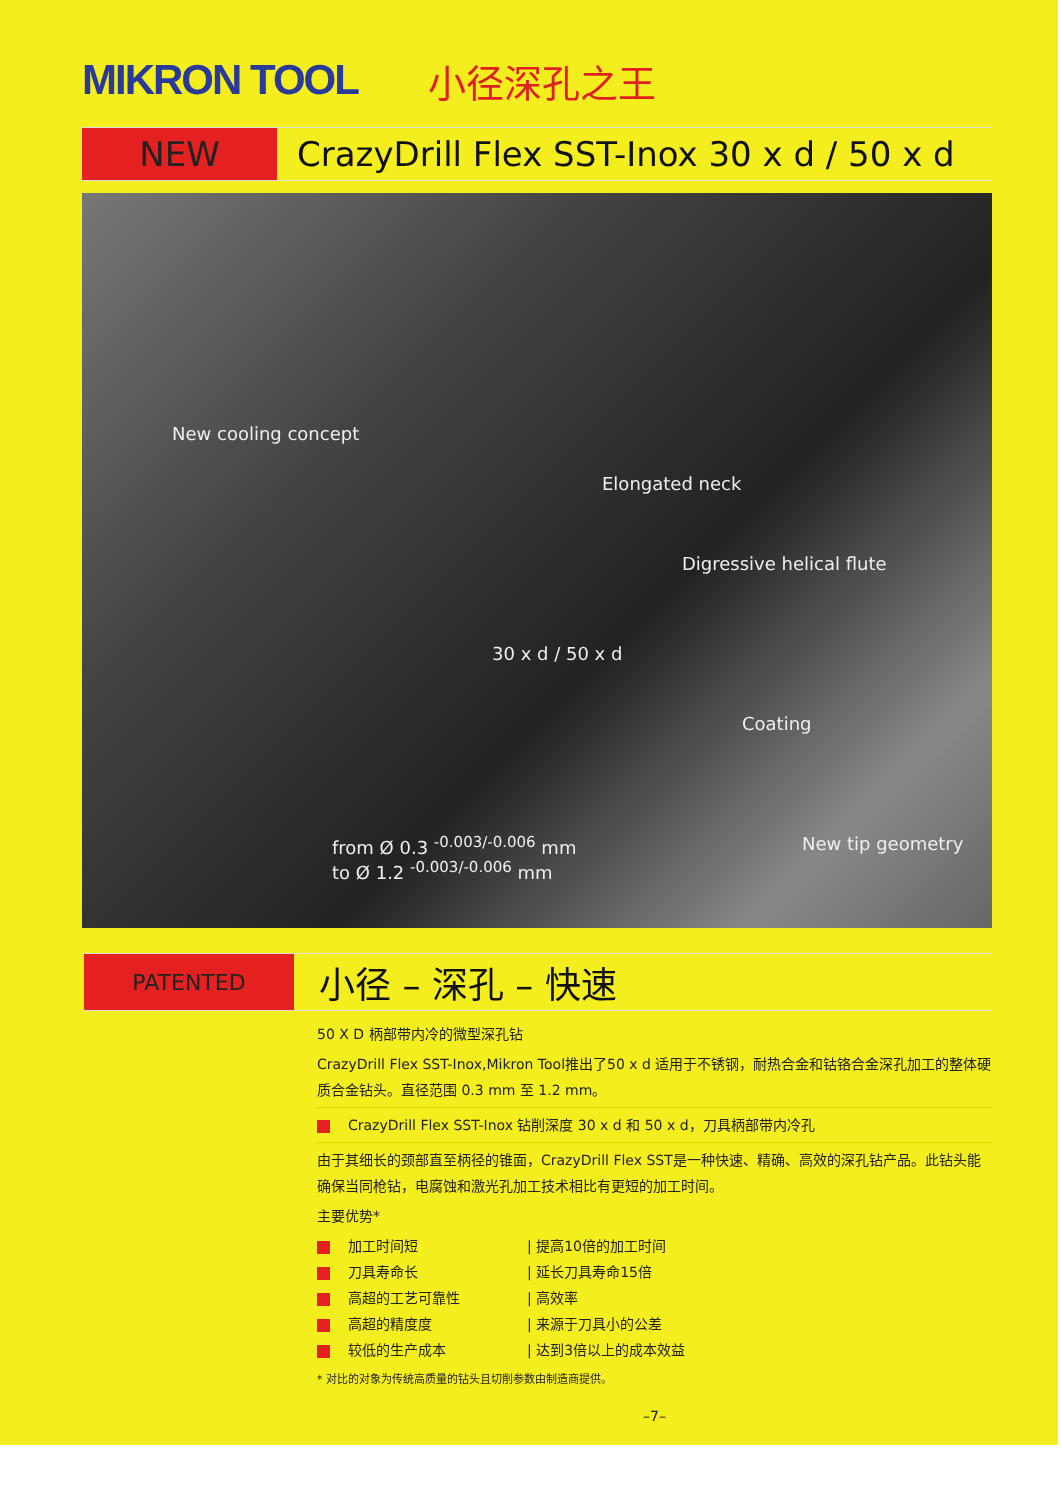MIKRON TOOL 小径深孔之王
NEW CrazyDrill Flex SST-Inox 30 x d / 50 x d
New cooling concept
Elongated neck
Digressive helical flute
30 x d / 50 x d
Coating
New tip geometry from Ø 0.3 <sup>-0.003/-0.006</sup> mm
to Ø 1.2 <sup>-0.003/-0.006</sup> mm
PATENTED
小径 – 深孔 – 快速
50 X D 柄部带内冷的微型深孔钻
CrazyDrill Flex SST-Inox,Mikron Tool推出了50 x d 适用于不锈钢，耐热合金和钴铬合金深孔加工的整体硬质合金钻头。直径范围 0.3 mm 至 1.2 mm。
CrazyDrill Flex SST-Inox 钻削深度 30 x d 和 50 x d，刀具柄部带内冷孔
由于其细长的颈部直至柄径的锥面，CrazyDrill Flex SST是一种快速、精确、高效的深孔钻产品。此钻头能确保当同枪钻，电腐蚀和激光孔加工技术相比有更短的加工时间。
主要优势*
加工时间短 | 提高10倍的加工时间
刀具寿命长 | 延长刀具寿命15倍
高超的工艺可靠性 | 高效率
高超的精度度 | 来源于刀具小的公差
较低的生产成本 | 达到3倍以上的成本效益
* 对比的对象为传统高质量的钻头且切削参数由制造商提供。
–7–